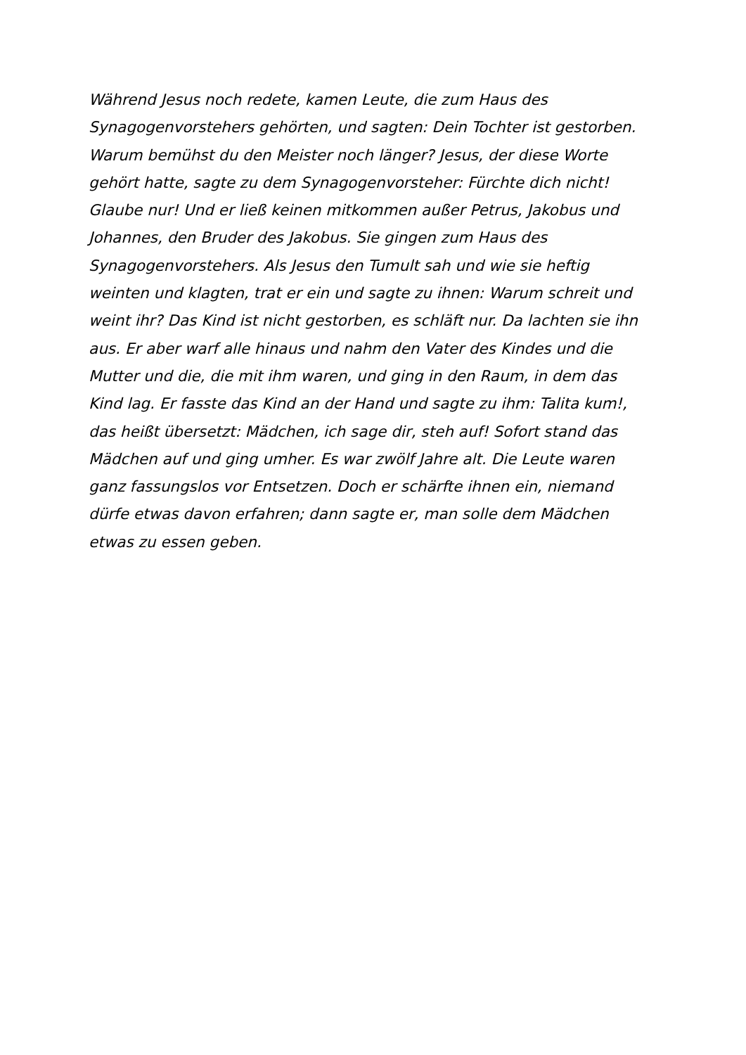Während Jesus noch redete, kamen Leute, die zum Haus des
Synagogenvorstehers gehörten, und sagten: Dein Tochter ist gestorben.
Warum bemühst du den Meister noch länger? Jesus, der diese Worte
gehört hatte, sagte zu dem Synagogenvorsteher: Fürchte dich nicht!
Glaube nur! Und er ließ keinen mitkommen außer Petrus, Jakobus und
Johannes, den Bruder des Jakobus. Sie gingen zum Haus des
Synagogenvorstehers. Als Jesus den Tumult sah und wie sie heftig
weinten und klagten, trat er ein und sagte zu ihnen: Warum schreit und
weint ihr? Das Kind ist nicht gestorben, es schläft nur. Da lachten sie ihn
aus. Er aber warf alle hinaus und nahm den Vater des Kindes und die
Mutter und die, die mit ihm waren, und ging in den Raum, in dem das
Kind lag. Er fasste das Kind an der Hand und sagte zu ihm: Talita kum!,
das heißt übersetzt: Mädchen, ich sage dir, steh auf! Sofort stand das
Mädchen auf und ging umher. Es war zwölf Jahre alt. Die Leute waren
ganz fassungslos vor Entsetzen. Doch er schärfte ihnen ein, niemand
dürfe etwas davon erfahren; dann sagte er, man solle dem Mädchen
etwas zu essen geben.